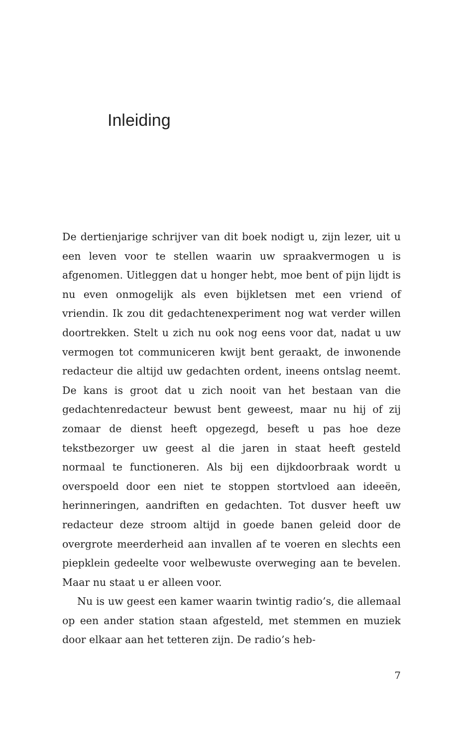Inleiding
De dertienjarige schrijver van dit boek nodigt u, zijn lezer, uit u een leven voor te stellen waarin uw spraakvermogen u is afgenomen. Uitleggen dat u honger hebt, moe bent of pijn lijdt is nu even onmogelijk als even bijkletsen met een vriend of vriendin. Ik zou dit gedachtenexperiment nog wat verder willen doortrekken. Stelt u zich nu ook nog eens voor dat, nadat u uw vermogen tot communiceren kwijt bent geraakt, de inwonende redacteur die altijd uw gedachten ordent, ineens ontslag neemt. De kans is groot dat u zich nooit van het bestaan van die gedachtenredacteur bewust bent geweest, maar nu hij of zij zomaar de dienst heeft opgezegd, beseft u pas hoe deze tekstbezorger uw geest al die jaren in staat heeft gesteld normaal te functioneren. Als bij een dijkdoorbraak wordt u overspoeld door een niet te stoppen stortvloed aan ideeën, herinneringen, aandriften en gedachten. Tot dusver heeft uw redacteur deze stroom altijd in goede banen geleid door de overgrote meerderheid aan invallen af te voeren en slechts een piepklein gedeelte voor welbewuste overweging aan te bevelen. Maar nu staat u er alleen voor.
Nu is uw geest een kamer waarin twintig radio’s, die allemaal op een ander station staan afgesteld, met stemmen en muziek door elkaar aan het tetteren zijn. De radio’s heb-
7